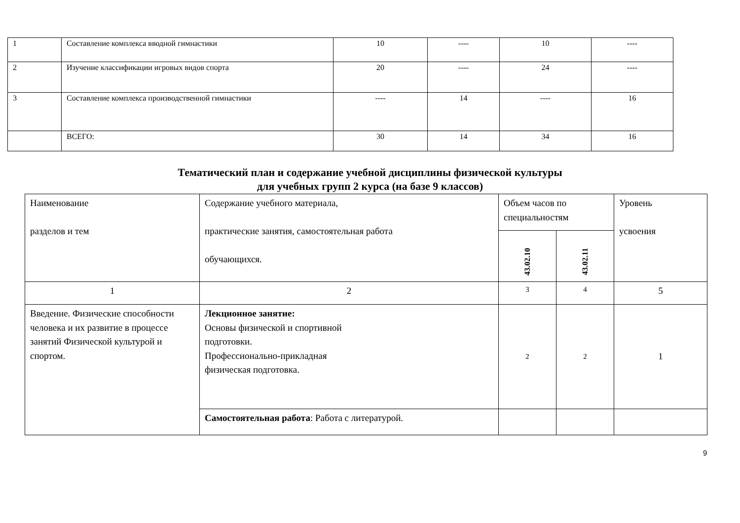| 1 | Составление комплекса вводной гимнастики | 10 | ---- | 10 | ---- |
| 2 | Изучение классификации игровых видов спорта | 20 | ---- | 24 | ---- |
| 3 | Составление комплекса производственной гимнастики | ---- | 14 | ---- | 16 |
| | ВСЕГО: | 30 | 14 | 34 | 16 |
Тематический план и содержание учебной дисциплины физической культуры
для учебных групп 2 курса (на базе 9 классов)
| Наименование разделов и тем | Содержание учебного материала, практические занятия, самостоятельная работа обучающихся. | Объем часов по специальностям | | Уровень усвоения |
| | | 43.02.10 | 43.02.11 | |
| 1 | 2 | 3 | 4 | 5 |
| Введение. Физические способности человека и их развитие в процессе занятий Физической культурой и спортом. | Лекционное занятие: Основы физической и спортивной подготовки. Профессионально-прикладная физическая подготовка. | 2 | 2 | 1 |
| | Самостоятельная работа : Работа с литературой. | | | |
9